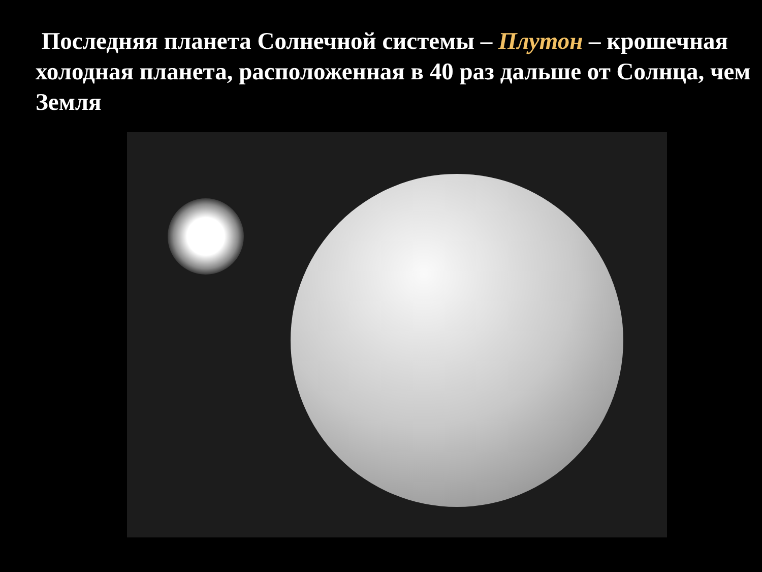Последняя планета Солнечной системы – Плутон – крошечная холодная планета, расположенная в 40 раз дальше от Солнца, чем Земля